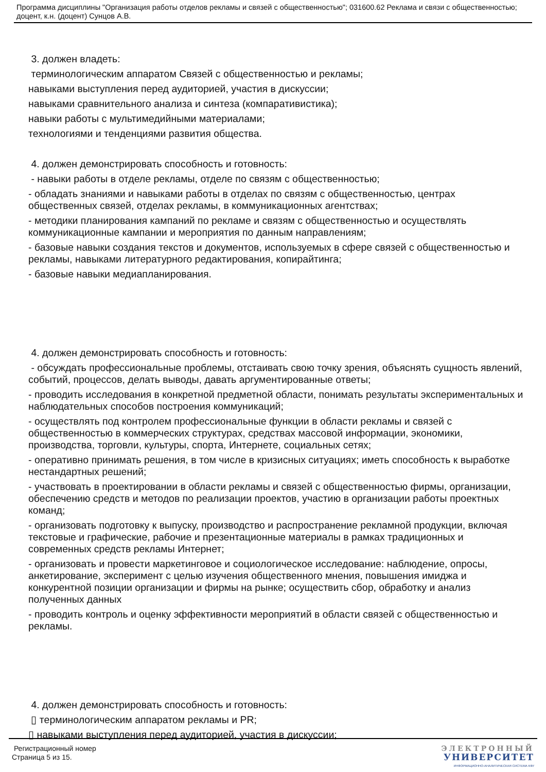Программа дисциплины "Организация работы отделов рекламы и связей с общественностью"; 031600.62 Реклама и связи с общественностью; доцент, к.н. (доцент) Сунцов А.В.
3. должен владеть:
терминологическим аппаратом Связей с общественностью и рекламы;
навыками выступления перед аудиторией, участия в дискуссии;
навыками сравнительного анализа и синтеза (компаративистика);
навыки работы с мультимедийными материалами;
технологиями и тенденциями развития общества.
4. должен демонстрировать способность и готовность:
- навыки работы в отделе рекламы, отделе по связям с общественностью;
- обладать знаниями и навыками работы в отделах по связям с общественностью, центрах общественных связей, отделах рекламы, в коммуникационных агентствах;
- методики планирования кампаний по рекламе и связям с общественностью и осуществлять коммуникационные кампании и мероприятия по данным направлениям;
- базовые навыки создания текстов и документов, используемых в сфере связей с общественностью и рекламы, навыками литературного редактирования, копирайтинга;
- базовые навыки медиапланирования.
4. должен демонстрировать способность и готовность:
- обсуждать профессиональные проблемы, отстаивать свою точку зрения, объяснять сущность явлений, событий, процессов, делать выводы, давать аргументированные ответы;
- проводить исследования в конкретной предметной области, понимать результаты экспериментальных и наблюдательных способов построения коммуникаций;
- осуществлять под контролем профессиональные функции в области рекламы и связей с общественностью в коммерческих структурах, средствах массовой информации, экономики, производства, торговли, культуры, спорта, Интернете, социальных сетях;
- оперативно принимать решения, в том числе в кризисных ситуациях; иметь способность к выработке нестандартных решений;
- участвовать в проектировании в области рекламы и связей с общественностью фирмы, организации, обеспечению средств и методов по реализации проектов, участию в организации работы проектных команд;
- организовать подготовку к выпуску, производство и распространение рекламной продукции, включая текстовые и графические, рабочие и презентационные материалы в рамках традиционных и современных средств рекламы Интернет;
- организовать и провести маркетинговое и социологическое исследование: наблюдение, опросы, анкетирование, эксперимент с целью изучения общественного мнения, повышения имиджа и конкурентной позиции организации и фирмы на рынке; осуществить сбор, обработку и анализ полученных данных
- проводить контроль и оценку эффективности мероприятий в области связей с общественностью и рекламы.
4. должен демонстрировать способность и готовность:
▯ терминологическим аппаратом рекламы и PR;
▯ навыками выступления перед аудиторией, участия в дискуссии;
Регистрационный номер
Страница 5 из 15.
ЭЛЕКТРОННЫЙ
УНИВЕРСИТЕТ
ИНФОРМАЦИОННО-АНАЛИТИЧЕСКАЯ СИСТЕМА КФУ